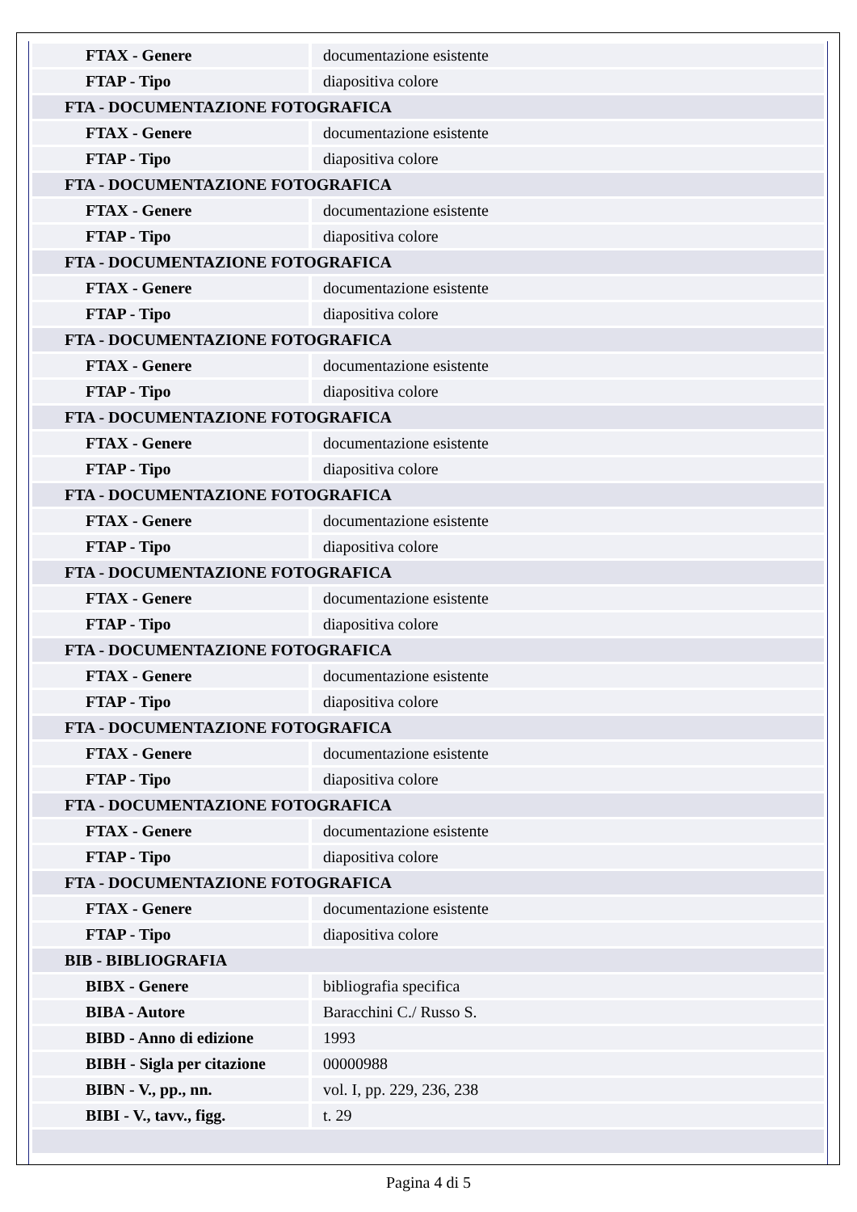| FTAX - Genere | documentazione esistente |
| FTAP - Tipo | diapositiva colore |
| FTA - DOCUMENTAZIONE FOTOGRAFICA | |
| FTAX - Genere | documentazione esistente |
| FTAP - Tipo | diapositiva colore |
| FTA - DOCUMENTAZIONE FOTOGRAFICA | |
| FTAX - Genere | documentazione esistente |
| FTAP - Tipo | diapositiva colore |
| FTA - DOCUMENTAZIONE FOTOGRAFICA | |
| FTAX - Genere | documentazione esistente |
| FTAP - Tipo | diapositiva colore |
| FTA - DOCUMENTAZIONE FOTOGRAFICA | |
| FTAX - Genere | documentazione esistente |
| FTAP - Tipo | diapositiva colore |
| FTA - DOCUMENTAZIONE FOTOGRAFICA | |
| FTAX - Genere | documentazione esistente |
| FTAP - Tipo | diapositiva colore |
| FTA - DOCUMENTAZIONE FOTOGRAFICA | |
| FTAX - Genere | documentazione esistente |
| FTAP - Tipo | diapositiva colore |
| FTA - DOCUMENTAZIONE FOTOGRAFICA | |
| FTAX - Genere | documentazione esistente |
| FTAP - Tipo | diapositiva colore |
| FTA - DOCUMENTAZIONE FOTOGRAFICA | |
| FTAX - Genere | documentazione esistente |
| FTAP - Tipo | diapositiva colore |
| FTA - DOCUMENTAZIONE FOTOGRAFICA | |
| FTAX - Genere | documentazione esistente |
| FTAP - Tipo | diapositiva colore |
| FTA - DOCUMENTAZIONE FOTOGRAFICA | |
| FTAX - Genere | documentazione esistente |
| FTAP - Tipo | diapositiva colore |
| FTA - DOCUMENTAZIONE FOTOGRAFICA | |
| FTAX - Genere | documentazione esistente |
| FTAP - Tipo | diapositiva colore |
| BIB - BIBLIOGRAFIA | |
| BIBX - Genere | bibliografia specifica |
| BIBA - Autore | Baracchini C./ Russo S. |
| BIBD - Anno di edizione | 1993 |
| BIBH - Sigla per citazione | 00000988 |
| BIBN - V., pp., nn. | vol. I, pp. 229, 236, 238 |
| BIBI - V., tavv., figg. | t. 29 |
Pagina 4 di 5